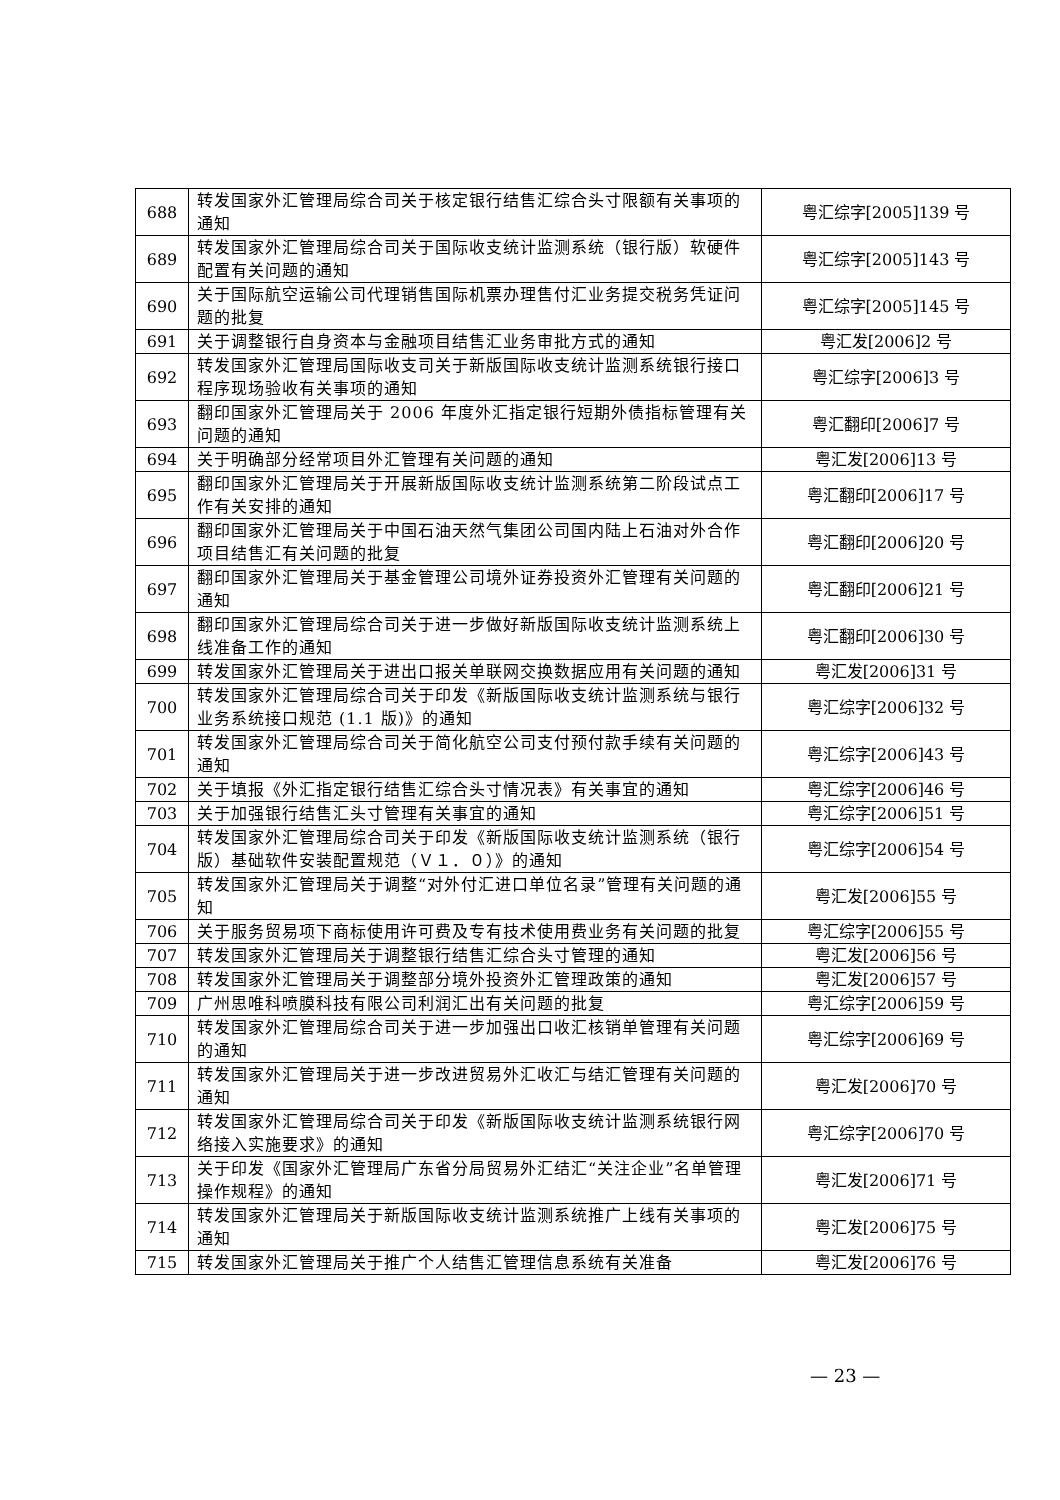| 688 | 转发国家外汇管理局综合司关于核定银行结售汇综合头寸限额有关事项的通知 | 粤汇综字[2005]139 号 |
| 689 | 转发国家外汇管理局综合司关于国际收支统计监测系统（银行版）软硬件配置有关问题的通知 | 粤汇综字[2005]143 号 |
| 690 | 关于国际航空运输公司代理销售国际机票办理售付汇业务提交税务凭证问题的批复 | 粤汇综字[2005]145 号 |
| 691 | 关于调整银行自身资本与金融项目结售汇业务审批方式的通知 | 粤汇发[2006]2 号 |
| 692 | 转发国家外汇管理局国际收支司关于新版国际收支统计监测系统银行接口程序现场验收有关事项的通知 | 粤汇综字[2006]3 号 |
| 693 | 翻印国家外汇管理局关于 2006 年度外汇指定银行短期外债指标管理有关问题的通知 | 粤汇翻印[2006]7 号 |
| 694 | 关于明确部分经常项目外汇管理有关问题的通知 | 粤汇发[2006]13 号 |
| 695 | 翻印国家外汇管理局关于开展新版国际收支统计监测系统第二阶段试点工作有关安排的通知 | 粤汇翻印[2006]17 号 |
| 696 | 翻印国家外汇管理局关于中国石油天然气集团公司国内陆上石油对外合作项目结售汇有关问题的批复 | 粤汇翻印[2006]20 号 |
| 697 | 翻印国家外汇管理局关于基金管理公司境外证券投资外汇管理有关问题的通知 | 粤汇翻印[2006]21 号 |
| 698 | 翻印国家外汇管理局综合司关于进一步做好新版国际收支统计监测系统上线准备工作的通知 | 粤汇翻印[2006]30 号 |
| 699 | 转发国家外汇管理局关于进出口报关单联网交换数据应用有关问题的通知 | 粤汇发[2006]31 号 |
| 700 | 转发国家外汇管理局综合司关于印发《新版国际收支统计监测系统与银行业务系统接口规范 (1.1 版)》的通知 | 粤汇综字[2006]32 号 |
| 701 | 转发国家外汇管理局综合司关于简化航空公司支付预付款手续有关问题的通知 | 粤汇综字[2006]43 号 |
| 702 | 关于填报《外汇指定银行结售汇综合头寸情况表》有关事宜的通知 | 粤汇综字[2006]46 号 |
| 703 | 关于加强银行结售汇头寸管理有关事宜的通知 | 粤汇综字[2006]51 号 |
| 704 | 转发国家外汇管理局综合司关于印发《新版国际收支统计监测系统（银行版）基础软件安装配置规范（Ｖ１．０）》的通知 | 粤汇综字[2006]54 号 |
| 705 | 转发国家外汇管理局关于调整“对外付汇进口单位名录”管理有关问题的通知 | 粤汇发[2006]55 号 |
| 706 | 关于服务贸易项下商标使用许可费及专有技术使用费业务有关问题的批复 | 粤汇综字[2006]55 号 |
| 707 | 转发国家外汇管理局关于调整银行结售汇综合头寸管理的通知 | 粤汇发[2006]56 号 |
| 708 | 转发国家外汇管理局关于调整部分境外投资外汇管理政策的通知 | 粤汇发[2006]57 号 |
| 709 | 广州思唯科喷膜科技有限公司利润汇出有关问题的批复 | 粤汇综字[2006]59 号 |
| 710 | 转发国家外汇管理局综合司关于进一步加强出口收汇核销单管理有关问题的通知 | 粤汇综字[2006]69 号 |
| 711 | 转发国家外汇管理局关于进一步改进贸易外汇收汇与结汇管理有关问题的通知 | 粤汇发[2006]70 号 |
| 712 | 转发国家外汇管理局综合司关于印发《新版国际收支统计监测系统银行网络接入实施要求》的通知 | 粤汇综字[2006]70 号 |
| 713 | 关于印发《国家外汇管理局广东省分局贸易外汇结汇“关注企业”名单管理操作规程》的通知 | 粤汇发[2006]71 号 |
| 714 | 转发国家外汇管理局关于新版国际收支统计监测系统推广上线有关事项的通知 | 粤汇发[2006]75 号 |
| 715 | 转发国家外汇管理局关于推广个人结售汇管理信息系统有关准备 | 粤汇发[2006]76 号 |
— 23 —